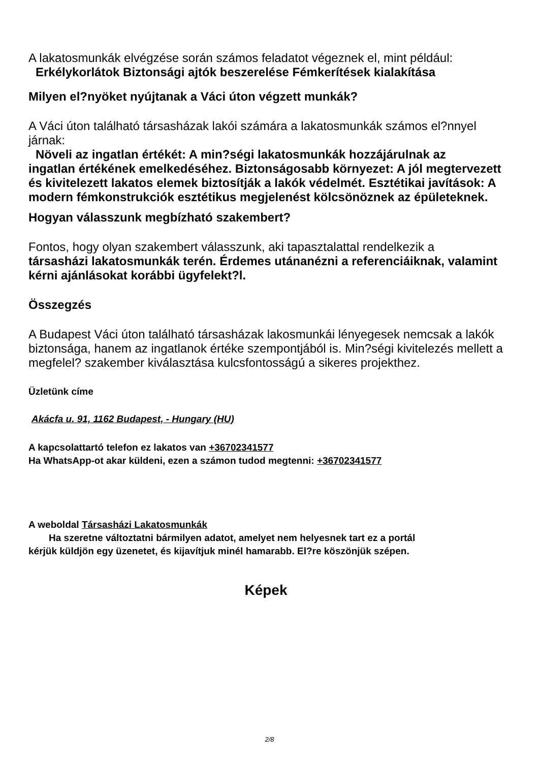A lakatosmunkák elvégzése során számos feladatot végeznek el, mint például:
Erkélykorlátok Biztonsági ajtók beszerelése Fémkerítések kialakítása
Milyen el?nyöket nyújtanak a Váci úton végzett munkák?
A Váci úton található társasházak lakói számára a lakatosmunkák számos el?nnyel járnak:
Növeli az ingatlan értékét: A min?ségi lakatosmunkák hozzájárulnak az
ingatlan értékének emelkedéséhez. Biztonságosabb környezet: A jól megtervezett és kivitelezett lakatos elemek biztosítják a lakók védelmét. Esztétikai javítások: A modern fémkonstrukciók esztétikus megjelenést kölcsönöznek az épületeknek.
Hogyan válasszunk megbízható szakembert?
Fontos, hogy olyan szakembert válasszunk, aki tapasztalattal rendelkezik a
társasházi lakatosmunkák terén. Érdemes utánanézni a referenciáiknak, valamint kérni ajánlásokat korábbi ügyfelekt?l.
Összegzés
A Budapest Váci úton található társasházak lakosmunkái lényegesek nemcsak a lakók biztonsága, hanem az ingatlanok értéke szempontjából is. Min?ségi kivitelezés mellett a megfelel? szakember kiválasztása kulcsfontosságú a sikeres projekthez.
Üzletünk címe
Akácfa u. 91, 1162 Budapest, - Hungary (HU)
A kapcsolattartó telefon ez lakatos van +36702341577
Ha WhatsApp-ot akar küldeni, ezen a számon tudod megtenni: +36702341577
A weboldal Társasházi Lakatosmunkák
Ha szeretne változtatni bármilyen adatot, amelyet nem helyesnek tart ez a portál
kérjük küldjön egy üzenetet, és kijavítjuk minél hamarabb. El?re köszönjük szépen.
Képek
2/8